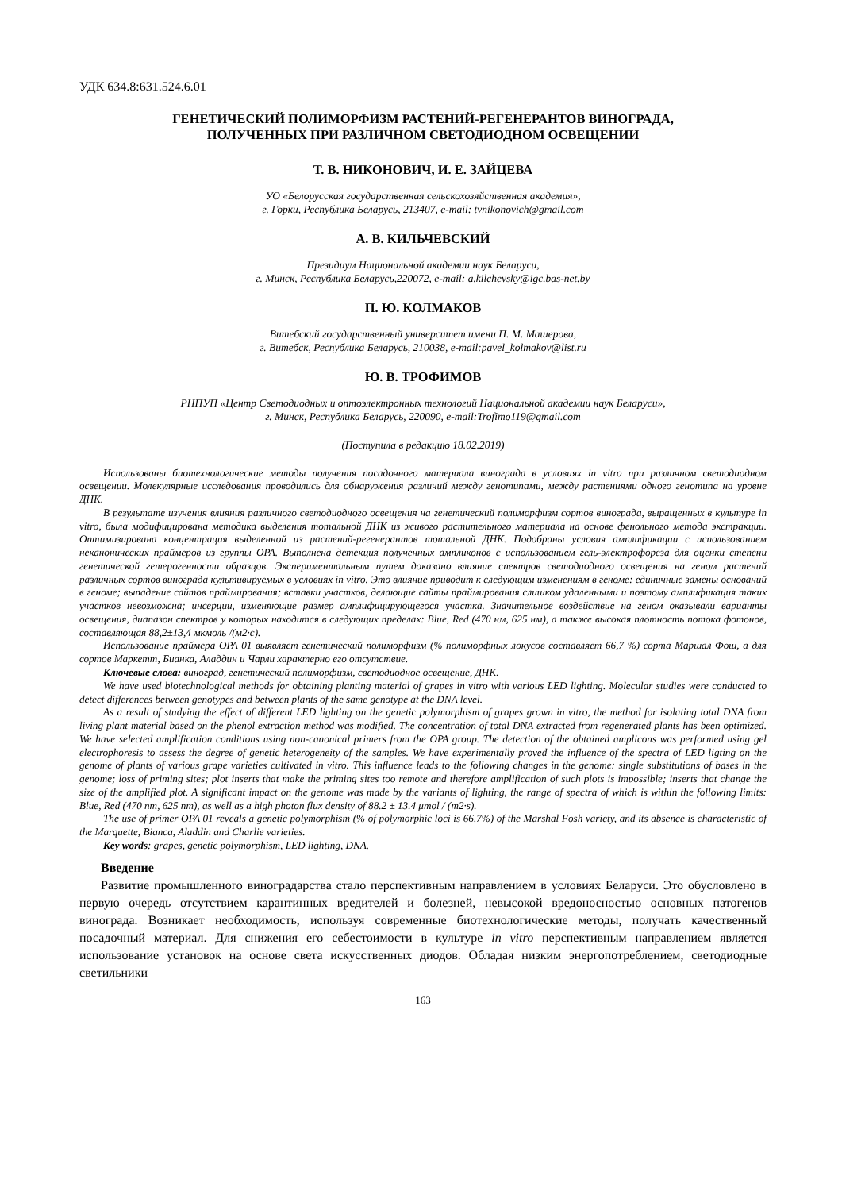УДК 634.8:631.524.6.01
ГЕНЕТИЧЕСКИЙ ПОЛИМОРФИЗМ РАСТЕНИЙ-РЕГЕНЕРАНТОВ ВИНОГРАДА,
ПОЛУЧЕННЫХ ПРИ РАЗЛИЧНОМ СВЕТОДИОДНОМ ОСВЕЩЕНИИ
Т. В. НИКОНОВИЧ, И. Е. ЗАЙЦЕВА
УО «Белорусская государственная сельскохозяйственная академия»,
г. Горки, Республика Беларусь, 213407, e-mail: tvnikonovich@gmail.com
А. В. КИЛЬЧЕВСКИЙ
Президиум Национальной академии наук Беларуси,
г. Минск, Республика Беларусь,220072, e-mail: a.kilchevsky@igc.bas-net.by
П. Ю. КОЛМАКОВ
Витебский государственный университет имени П. М. Машерова,
г. Витебск, Республика Беларусь, 210038, e-mail:pavel_kolmakov@list.ru
Ю. В. ТРОФИМОВ
РНПУП «Центр Светодиодных и оптоэлектронных технологий Национальной академии наук Беларуси»,
г. Минск, Республика Беларусь, 220090, e-mail:Trofimo119@gmail.com
(Поступила в редакцию 18.02.2019)
Использованы биотехнологические методы получения посадочного материала винограда в условиях in vitro при различном светодиодном освещении. Молекулярные исследования проводились для обнаружения различий между генотипами, между растениями одного генотипа на уровне ДНК.
В результате изучения влияния различного светодиодного освещения на генетический полиморфизм сортов винограда, выращенных в культуре in vitro, была модифицирована методика выделения тотальной ДНК из живого растительного материала на основе фенольного метода экстракции. Оптимизирована концентрация выделенной из растений-регенерантов тотальной ДНК. Подобраны условия амплификации с использованием неканонических праймеров из группы OPA. Выполнена детекция полученных ампликонов с использованием гель-электрофореза для оценки степени генетической гетерогенности образцов. Экспериментальным путем доказано влияние спектров светодиодного освещения на геном растений различных сортов винограда культивируемых в условиях in vitro. Это влияние приводит к следующим изменениям в геноме: единичные замены оснований в геноме; выпадение сайтов праймирования; вставки участков, делающие сайты праймирования слишком удаленными и поэтому амплификация таких участков невозможна; инсерции, изменяющие размер амплифицирующегося участка. Значительное воздействие на геном оказывали варианты освещения, диапазон спектров у которых находится в следующих пределах: Blue, Red (470 нм, 625 нм), а также высокая плотность потока фотонов, составляющая 88,2±13,4 мкмоль /(м2·с).
Использование праймера OPA 01 выявляет генетический полиморфизм (% полиморфных локусов составляет 66,7 %) сорта Маршал Фош, а для сортов Маркетт, Бианка, Аладдин и Чарли характерно его отсутствие.
Ключевые слова: виноград, генетический полиморфизм, светодиодное освещение, ДНК.
We have used biotechnological methods for obtaining planting material of grapes in vitro with various LED lighting. Molecular studies were conducted to detect differences between genotypes and between plants of the same genotype at the DNA level.
As a result of studying the effect of different LED lighting on the genetic polymorphism of grapes grown in vitro, the method for isolating total DNA from living plant material based on the phenol extraction method was modified. The concentration of total DNA extracted from regenerated plants has been optimized. We have selected amplification conditions using non-canonical primers from the OPA group. The detection of the obtained amplicons was performed using gel electrophoresis to assess the degree of genetic heterogeneity of the samples. We have experimentally proved the influence of the spectra of LED ligting on the genome of plants of various grape varieties cultivated in vitro. This influence leads to the following changes in the genome: single substitutions of bases in the genome; loss of priming sites; plot inserts that make the priming sites too remote and therefore amplification of such plots is impossible; inserts that change the size of the amplified plot. A significant impact on the genome was made by the variants of lighting, the range of spectra of which is within the following limits: Blue, Red (470 nm, 625 nm), as well as a high photon flux density of 88.2 ± 13.4 μmol / (m2·s).
The use of primer OPA 01 reveals a genetic polymorphism (% of polymorphic loci is 66.7%) of the Marshal Fosh variety, and its absence is characteristic of the Marquette, Bianca, Aladdin and Charlie varieties.
Key words: grapes, genetic polymorphism, LED lighting, DNA.
Введение
Развитие промышленного виноградарства стало перспективным направлением в условиях Беларуси. Это обусловлено в первую очередь отсутствием карантинных вредителей и болезней, невысокой вредоносностью основных патогенов винограда. Возникает необходимость, используя современные биотехнологические методы, получать качественный посадочный материал. Для снижения его себестоимости в культуре in vitro перспективным направлением является использование установок на основе света искусственных диодов. Обладая низким энергопотреблением, светодиодные светильники
163